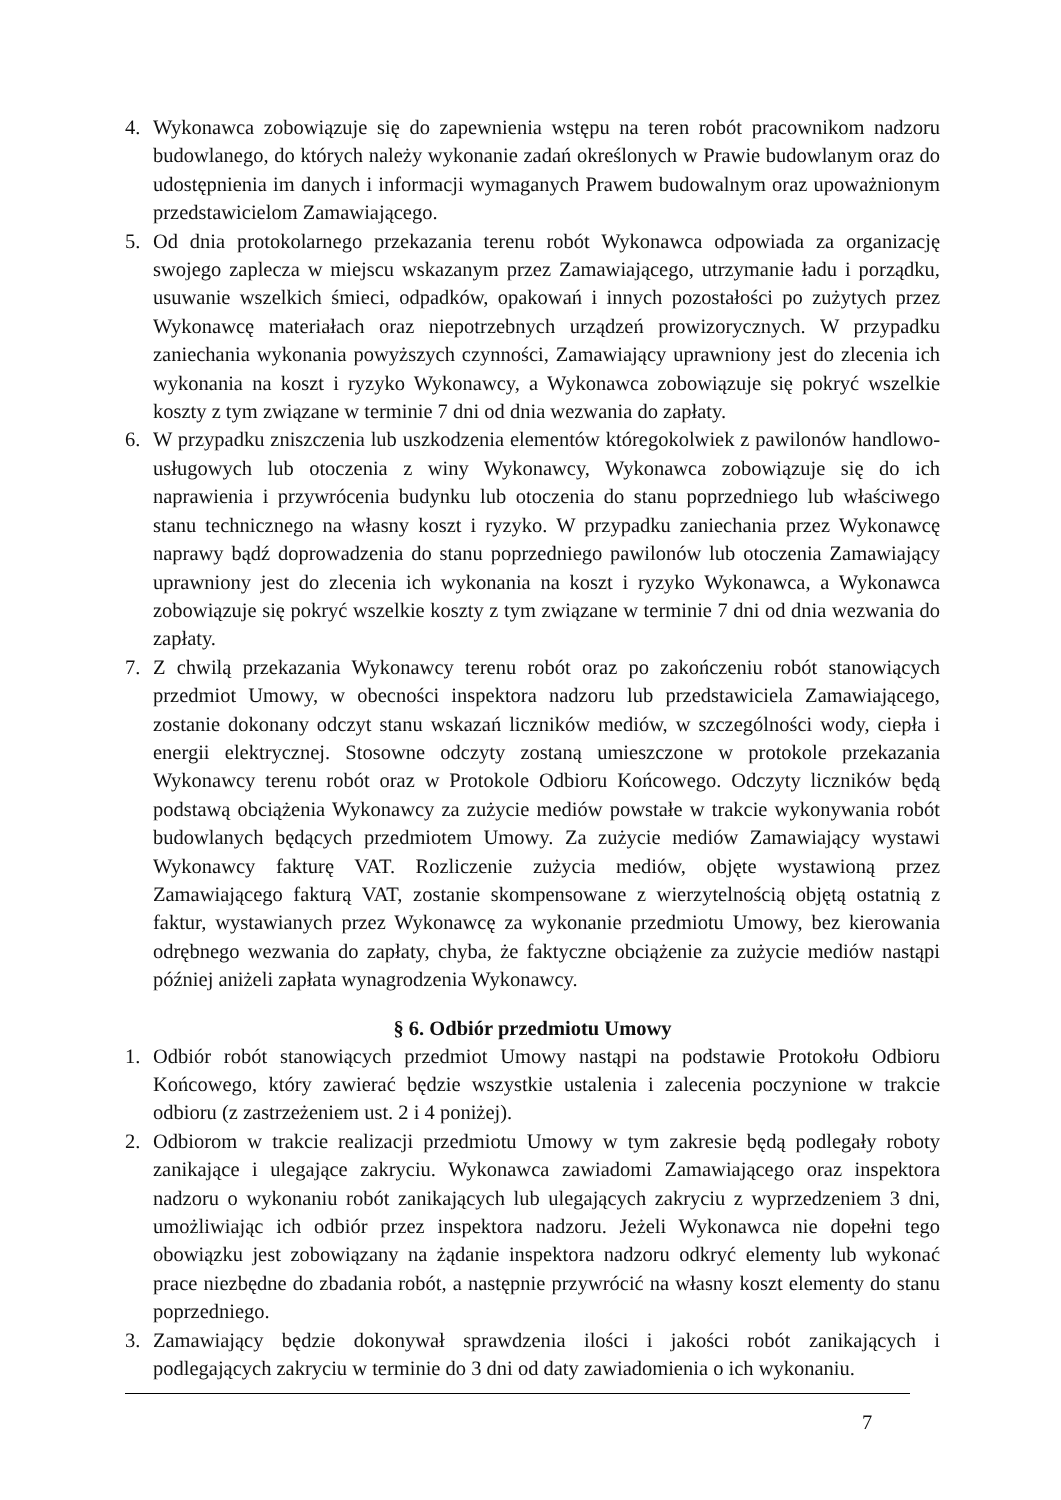4. Wykonawca zobowiązuje się do zapewnienia wstępu na teren robót pracownikom nadzoru budowlanego, do których należy wykonanie zadań określonych w Prawie budowlanym oraz do udostępnienia im danych i informacji wymaganych Prawem budowalnym oraz upoważnionym przedstawicielom Zamawiającego.
5. Od dnia protokolarnego przekazania terenu robót Wykonawca odpowiada za organizację swojego zaplecza w miejscu wskazanym przez Zamawiającego, utrzymanie ładu i porządku, usuwanie wszelkich śmieci, odpadków, opakowań i innych pozostałości po zużytych przez Wykonawcę materiałach oraz niepotrzebnych urządzeń prowizorycznych. W przypadku zaniechania wykonania powyższych czynności, Zamawiający uprawniony jest do zlecenia ich wykonania na koszt i ryzyko Wykonawcy, a Wykonawca zobowiązuje się pokryć wszelkie koszty z tym związane w terminie 7 dni od dnia wezwania do zapłaty.
6. W przypadku zniszczenia lub uszkodzenia elementów któregokolwiek z pawilonów handlowo-usługowych lub otoczenia z winy Wykonawcy, Wykonawca zobowiązuje się do ich naprawienia i przywrócenia budynku lub otoczenia do stanu poprzedniego lub właściwego stanu technicznego na własny koszt i ryzyko. W przypadku zaniechania przez Wykonawcę naprawy bądź doprowadzenia do stanu poprzedniego pawilonów lub otoczenia Zamawiający uprawniony jest do zlecenia ich wykonania na koszt i ryzyko Wykonawca, a Wykonawca zobowiązuje się pokryć wszelkie koszty z tym związane w terminie 7 dni od dnia wezwania do zapłaty.
7. Z chwilą przekazania Wykonawcy terenu robót oraz po zakończeniu robót stanowiących przedmiot Umowy, w obecności inspektora nadzoru lub przedstawiciela Zamawiającego, zostanie dokonany odczyt stanu wskazań liczników mediów, w szczególności wody, ciepła i energii elektrycznej. Stosowne odczyty zostaną umieszczone w protokole przekazania Wykonawcy terenu robót oraz w Protokole Odbioru Końcowego. Odczyty liczników będą podstawą obciążenia Wykonawcy za zużycie mediów powstałe w trakcie wykonywania robót budowlanych będących przedmiotem Umowy. Za zużycie mediów Zamawiający wystawi Wykonawcy fakturę VAT. Rozliczenie zużycia mediów, objęte wystawioną przez Zamawiającego fakturą VAT, zostanie skompensowane z wierzytelnością objętą ostatnią z faktur, wystawianych przez Wykonawcę za wykonanie przedmiotu Umowy, bez kierowania odrębnego wezwania do zapłaty, chyba, że faktyczne obciążenie za zużycie mediów nastąpi później aniżeli zapłata wynagrodzenia Wykonawcy.
§ 6. Odbiór przedmiotu Umowy
1. Odbiór robót stanowiących przedmiot Umowy nastąpi na podstawie Protokołu Odbioru Końcowego, który zawierać będzie wszystkie ustalenia i zalecenia poczynione w trakcie odbioru (z zastrzeżeniem ust. 2 i 4 poniżej).
2. Odbiorom w trakcie realizacji przedmiotu Umowy w tym zakresie będą podlegały roboty zanikające i ulegające zakryciu. Wykonawca zawiadomi Zamawiającego oraz inspektora nadzoru o wykonaniu robót zanikających lub ulegających zakryciu z wyprzedzeniem 3 dni, umożliwiając ich odbiór przez inspektora nadzoru. Jeżeli Wykonawca nie dopełni tego obowiązku jest zobowiązany na żądanie inspektora nadzoru odkryć elementy lub wykonać prace niezbędne do zbadania robót, a następnie przywrócić na własny koszt elementy do stanu poprzedniego.
3. Zamawiający będzie dokonywał sprawdzenia ilości i jakości robót zanikających i podlegających zakryciu w terminie do 3 dni od daty zawiadomienia o ich wykonaniu.
7